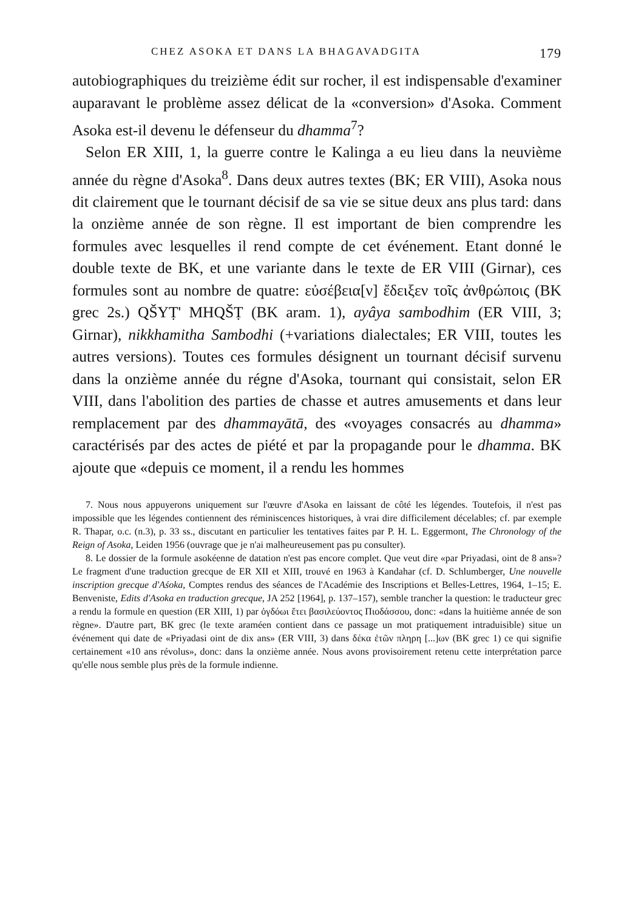CHEZ ASOKA ET DANS LA BHAGAVADGITA 179
autobiographiques du treizième édit sur rocher, il est indispensable d'examiner auparavant le problème assez délicat de la «conversion» d'Asoka. Comment Asoka est-il devenu le défenseur du dhamma<sup>7</sup>?
Selon ER XIII, 1, la guerre contre le Kalinga a eu lieu dans la neuvième année du règne d'Asoka<sup>8</sup>. Dans deux autres textes (BK; ER VIII), Asoka nous dit clairement que le tournant décisif de sa vie se situe deux ans plus tard: dans la onzième année de son règne. Il est important de bien comprendre les formules avec lesquelles il rend compte de cet événement. Etant donné le double texte de BK, et une variante dans le texte de ER VIII (Girnar), ces formules sont au nombre de quatre: εὐσέβεια[ν] ἔδειξεν τοῖς ἀνθρώποις (BK grec 2s.) QŠYṬ' MHQŠṬ (BK aram. 1), ayâya sambodhim (ER VIII, 3; Girnar), nikkhamitha Sambodhi (+variations dialectales; ER VIII, toutes les autres versions). Toutes ces formules désignent un tournant décisif survenu dans la onzième année du régne d'Asoka, tournant qui consistait, selon ER VIII, dans l'abolition des parties de chasse et autres amusements et dans leur remplacement par des dhammayātā, des «voyages consacrés au dhamma» caractérisés par des actes de piété et par la propagande pour le dhamma. BK ajoute que «depuis ce moment, il a rendu les hommes
7. Nous nous appuyerons uniquement sur l'œuvre d'Asoka en laissant de côté les légendes. Toutefois, il n'est pas impossible que les légendes contiennent des réminiscences historiques, à vrai dire difficilement décelables; cf. par exemple R. Thapar, o.c. (n.3), p. 33 ss., discutant en particulier les tentatives faites par P. H. L. Eggermont, The Chronology of the Reign of Asoka, Leiden 1956 (ouvrage que je n'ai malheureusement pas pu consulter).
8. Le dossier de la formule asokéenne de datation n'est pas encore complet. Que veut dire «par Priyadasi, oint de 8 ans»? Le fragment d'une traduction grecque de ER XII et XIII, trouvé en 1963 à Kandahar (cf. D. Schlumberger, Une nouvelle inscription grecque d'Aśoka, Comptes rendus des séances de l'Académie des Inscriptions et Belles-Lettres, 1964, 1–15; E. Benveniste, Edits d'Asoka en traduction grecque, JA 252 [1964], p. 137–157), semble trancher la question: le traducteur grec a rendu la formule en question (ER XIII, 1) par ὀγδόωι ἔτει βασιλεύοντος Πιοδάσσου, donc: «dans la huitième année de son règne». D'autre part, BK grec (le texte araméen contient dans ce passage un mot pratiquement intraduisible) situe un événement qui date de «Priyadasi oint de dix ans» (ER VIII, 3) dans δέκα ἐτῶν πληρη [...]ων (BK grec 1) ce qui signifie certainement «10 ans révolus», donc: dans la onzième année. Nous avons provisoirement retenu cette interprétation parce qu'elle nous semble plus près de la formule indienne.